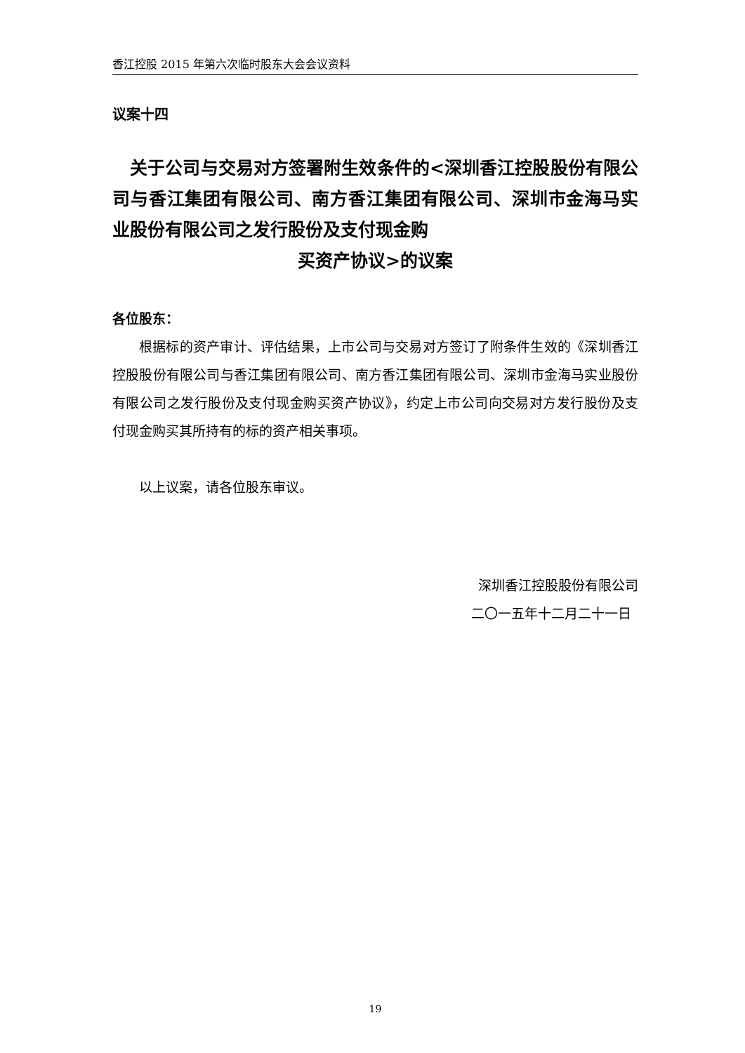香江控股 2015 年第六次临时股东大会会议资料
议案十四
　关于公司与交易对方签署附生效条件的<深圳香江控股股份有限公司与香江集团有限公司、南方香江集团有限公司、深圳市金海马实业股份有限公司之发行股份及支付现金购
买资产协议>的议案
各位股东：
根据标的资产审计、评估结果，上市公司与交易对方签订了附条件生效的《深圳香江控股股份有限公司与香江集团有限公司、南方香江集团有限公司、深圳市金海马实业股份有限公司之发行股份及支付现金购买资产协议》，约定上市公司向交易对方发行股份及支付现金购买其所持有的标的资产相关事项。
以上议案，请各位股东审议。
深圳香江控股股份有限公司
二〇一五年十二月二十一日
19